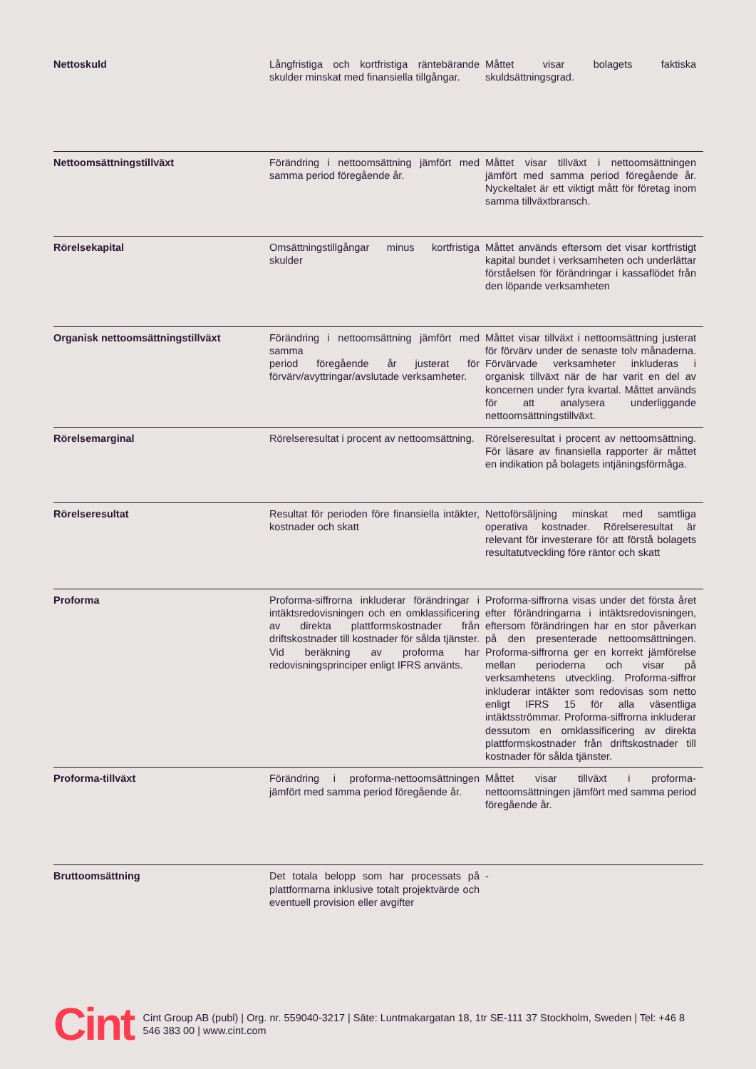| Nettoskuld | Långfristiga och kortfristiga räntebärande skulder minskat med finansiella tillgångar. | Måttet visar bolagets faktiska skuldsättningsgrad. |
| Nettoomsättningstillväxt | Förändring i nettoomsättning jämfört med samma period föregående år. | Måttet visar tillväxt i nettoomsättningen jämfört med samma period föregående år. Nyckeltalet är ett viktigt mått för företag inom samma tillväxtbransch. |
| Rörelsekapital | Omsättningstillgångar minus kortfristiga skulder | Måttet används eftersom det visar kortfristigt kapital bundet i verksamheten och underlättar förståelsen för förändringar i kassaflödet från den löpande verksamheten |
| Organisk nettoomsättningstillväxt | Förändring i nettoomsättning jämfört med samma period föregående år justerat för förvärv/avyttringar/avslutade verksamheter. | Måttet visar tillväxt i nettoomsättning justerat för förvärv under de senaste tolv månaderna. Förvärvade verksamheter inkluderas i organisk tillväxt när de har varit en del av koncernen under fyra kvartal. Måttet används för att analysera underliggande nettoomsättningstillväxt. |
| Rörelsemarginal | Rörelseresultat i procent av nettoomsättning. | Rörelseresultat i procent av nettoomsättning. För läsare av finansiella rapporter är måttet en indikation på bolagets intjäningsförmåga. |
| Rörelseresultat | Resultat för perioden före finansiella intäkter, kostnader och skatt | Nettoförsäljning minskat med samtliga operativa kostnader. Rörelseresultat är relevant för investerare för att förstå bolagets resultatutveckling före räntor och skatt |
| Proforma | Proforma-siffrorna inkluderar förändringar i intäktsredovisningen och en omklassificering av direkta plattformskostnader från driftskostnader till kostnader för sålda tjänster. Vid beräkning av proforma har redovisningsprinciper enligt IFRS använts. | Proforma-siffrorna visas under det första året efter förändringarna i intäktsredovisningen, eftersom förändringen har en stor påverkan på den presenterade nettoomsättningen. Proforma-siffrorna ger en korrekt jämförelse mellan perioderna och visar på verksamhetens utveckling. Proforma-siffror inkluderar intäkter som redovisas som netto enligt IFRS 15 för alla väsentliga intäktsströmmar. Proforma-siffrorna inkluderar dessutom en omklassificering av direkta plattformskostnader från driftskostnader till kostnader för sålda tjänster. |
| Proforma-tillväxt | Förändring i proforma-nettoomsättningen jämfört med samma period föregående år. | Måttet visar tillväxt i proforma-nettoomsättningen jämfört med samma period föregående år. |
| Bruttoomsättning | Det totala belopp som har processats på plattformarna inklusive totalt projektvärde och eventuell provision eller avgifter | - |
Cint
Cint Group AB (publ) | Org. nr. 559040-3217 | Säte: Luntmakargatan 18, 1tr SE-111 37 Stockholm, Sweden | Tel: +46 8 546 383 00 | www.cint.com